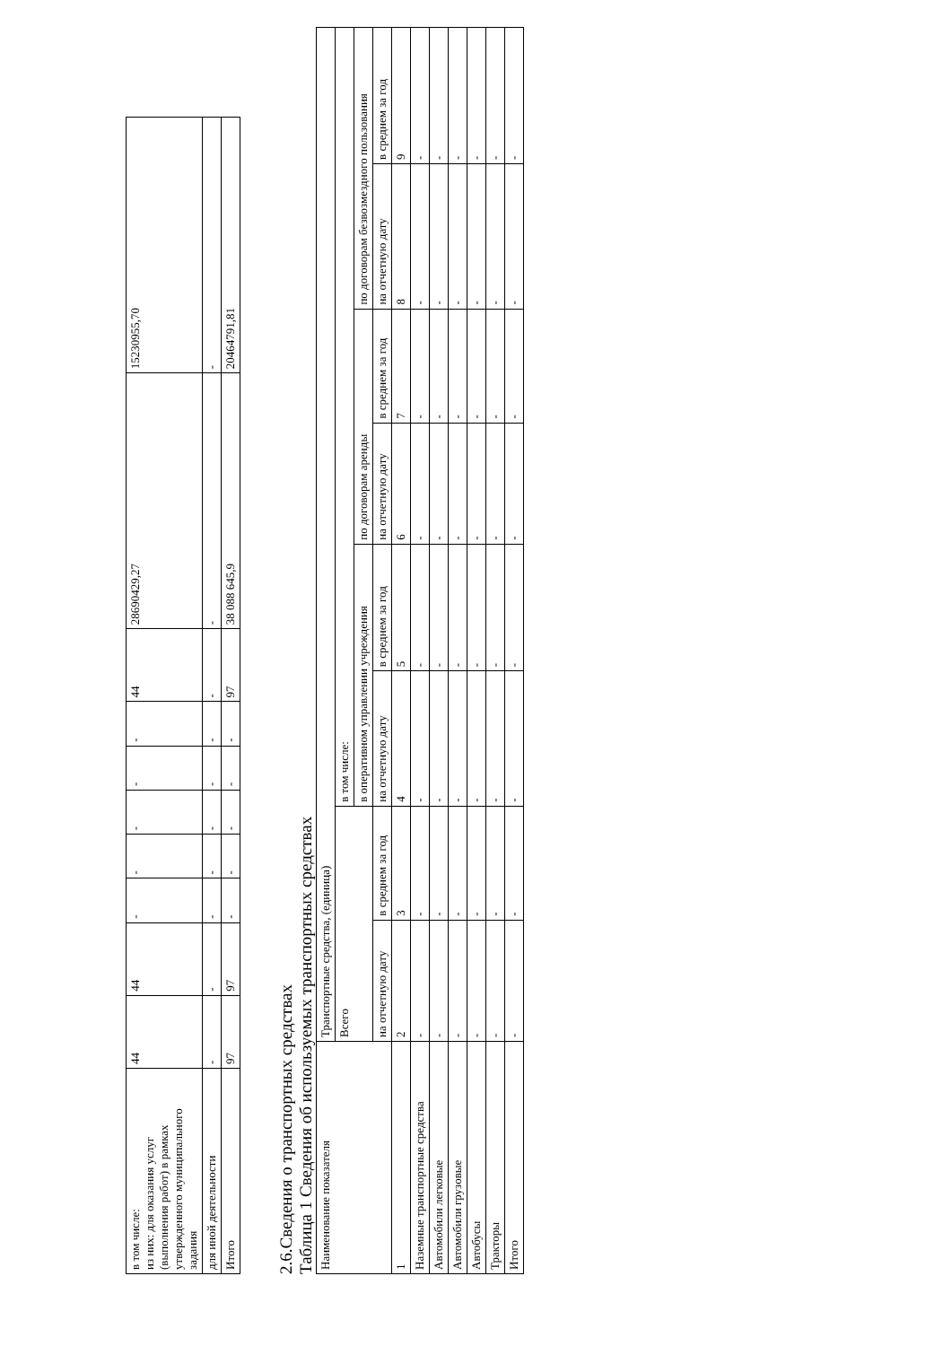| в том числе: из них: для оказания услуг (выполнения работ) в рамках утвержденного муниципального задания | 44 | 44 | - | - | - | - | - | 44 | 28690429,27 | 15230955,70 |
| для иной деятельности | - | - | - | - | - | - | - | - | - | - |
| Итого | 97 | 97 | - | - | - | - | - | 97 | 38 088 645,9 | 20464791,81 |
2.6.Сведения о транспортных средствах
Таблица 1 Сведения об используемых транспортных средствах
| Наименование показателя | Транспортные средства, (единица) | | | | | | | |
| --- | --- | --- | --- | --- | --- | --- | --- | --- |
| | Всего | | в том числе: | | | | | |
| | | | в оперативном управлении учреждения | | по договорам аренды | | по договорам безвозмездного пользования | |
| | на отчетную дату | в среднем за год | на отчетную дату | в среднем за год | на отчетную дату | в среднем за год | на отчетную дату | в среднем за год |
| 1 | 2 | 3 | 4 | 5 | 6 | 7 | 8 | 9 |
| Наземные транспортные средства | - | - | - | - | - | - | - | - |
| Автомобили легковые | - | - | - | - | - | - | - | - |
| Автомобили грузовые | - | - | - | - | - | - | - | - |
| Автобусы | - | - | - | - | - | - | - | - |
| Тракторы | - | - | - | - | - | - | - | - |
| Итого | - | - | - | - | - | - | - | - |